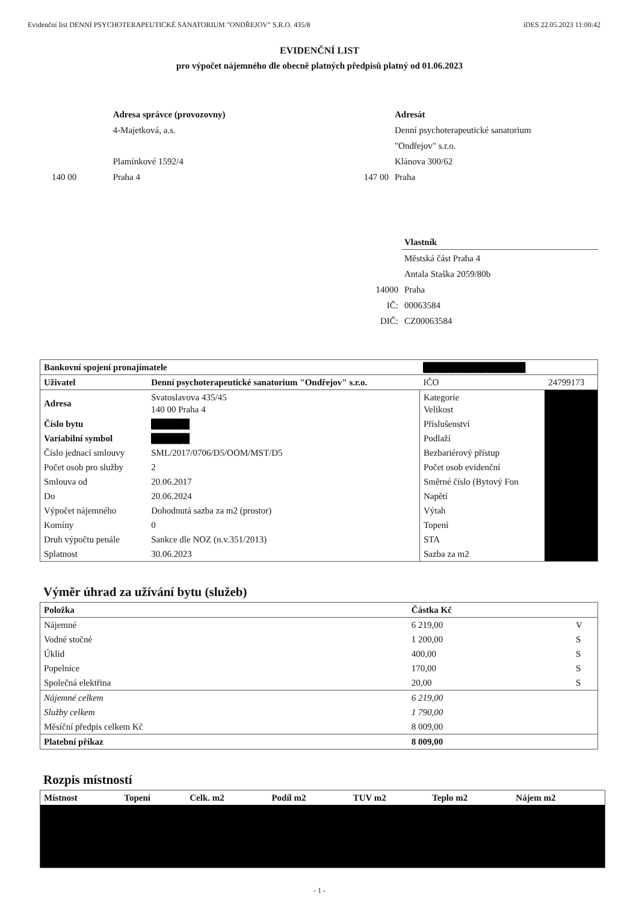Evidenční list DENNÍ PSYCHOTERAPEUTICKÉ SANATORIUM "ONDŘEJOV" S.R.O. 435/8 iDES 22.05.2023 11:00:42
EVIDENČNÍ LIST
pro výpočet nájemného dle obecně platných předpisů platný od 01.06.2023
| | Adresa správce (provozovny) |
| | 4-Majetková, a.s. |
| | Plamínkové 1592/4 |
| 140 00 | Praha 4 |
| | Adresát |
| | Denní psychoterapeutické sanatorium |
| | "Ondřejov" s.r.o. |
| | Klánova 300/62 |
| 147 00 | Praha |
| | Vlastník |
| | Městská část Praha 4 |
| | Antala Staška 2059/80b |
| 14000 | Praha |
| IČ: | 00063584 |
| DIČ: | CZ00063584 |
| Bankovní spojení pronajímatele | | ████████████████ | |
| Uživatel | Denní psychoterapeutické sanatorium "Ondřejov" s.r.o. | IČO | 24799173 |
| Adresa | Svatoslavova 435/45 140 00 Praha 4 | Kategorie Velikost | █ |
| Číslo bytu | ██████ | Příslušenství | |
| Variabilní symbol | ██████ | Podlaží | |
| Číslo jednací smlouvy | SML/2017/0706/D5/OOM/MST/D5 | Bezbariérový přístup | |
| Počet osob pro služby | 2 | Počet osob evidenční | |
| Smlouva od | 20.06.2017 | Směrné číslo (Bytový Fon | |
| Do | 20.06.2024 | Napětí | |
| Výpočet nájemného | Dohodnutá sazba za m2 (prostor) | Výtah | |
| Komíny | 0 | Topení | |
| Druh výpočtu penále | Sankce dle NOZ (n.v.351/2013) | STA | |
| Splatnost | 30.06.2023 | Sazba za m2 | |
Výměr úhrad za užívání bytu (služeb)
| Položka | Částka Kč | |
| --- | --- | --- |
| Nájemné | 6 219,00 | V |
| Vodné stočné | 1 200,00 | S |
| Úklid | 400,00 | S |
| Popelnice | 170,00 | S |
| Společná elektřina | 20,00 | S |
| Nájemné celkem | 6 219,00 | |
| Služby celkem | 1 790,00 | |
| Měsíční předpis celkem Kč | 8 009,00 | |
| Platební příkaz | 8 009,00 | |
Rozpis místností
| Místnost | Topení | Celk. m2 | Podíl m2 | TUV m2 | Teplo m2 | Nájem m2 |
| --- | --- | --- | --- | --- | --- | --- |
- 1 -